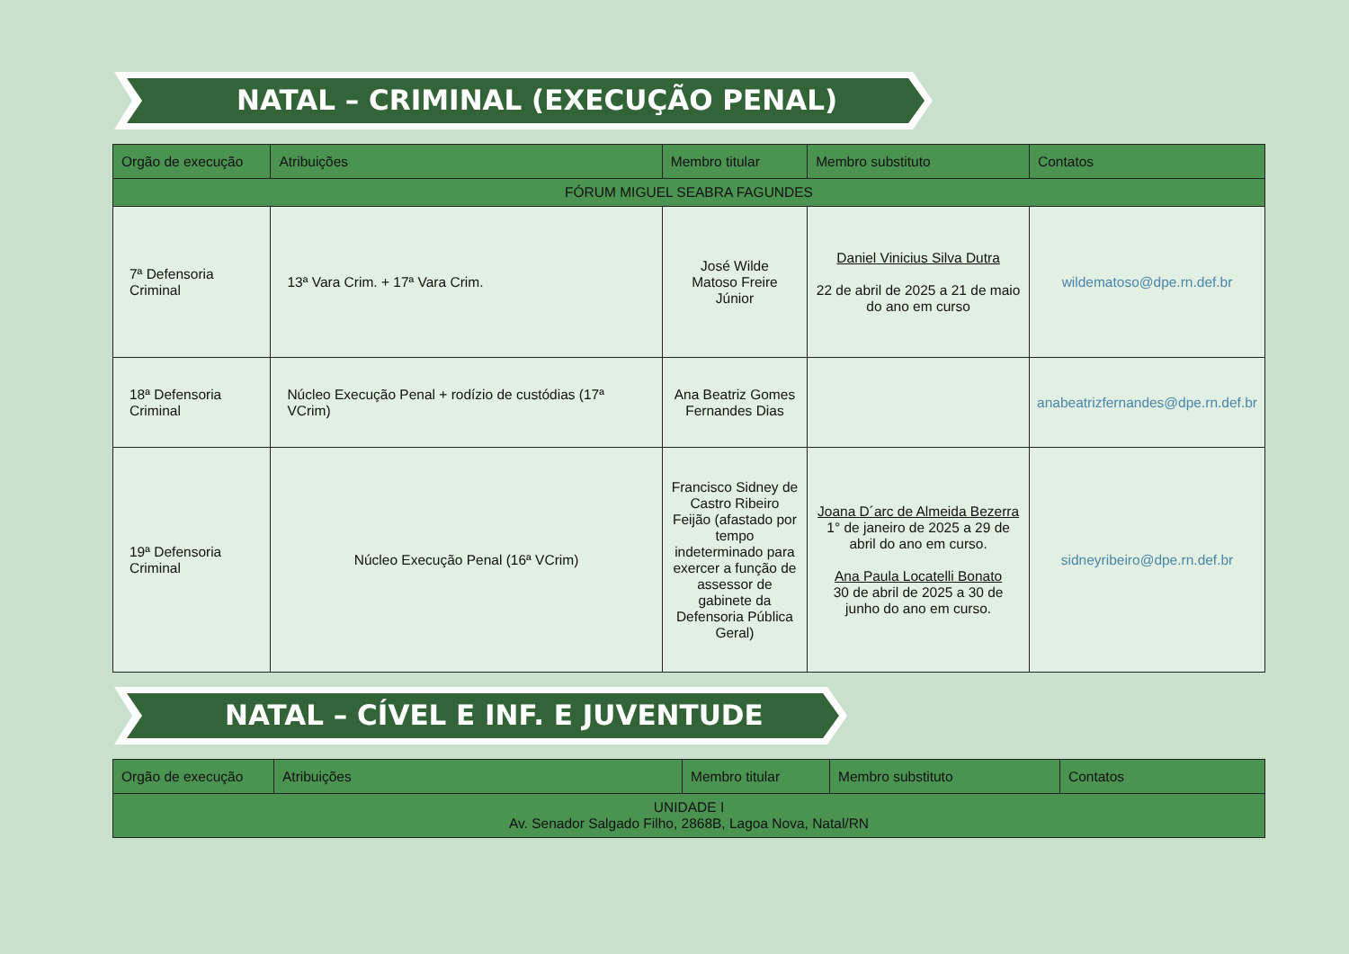NATAL – CRIMINAL (EXECUÇÃO PENAL)
| Orgão de execução | Atribuições | Membro titular | Membro substituto | Contatos |
| --- | --- | --- | --- | --- |
| FÓRUM MIGUEL SEABRA FAGUNDES | | | | |
| 7ª Defensoria Criminal | 13ª Vara Crim. + 17ª Vara Crim. | José Wilde Matoso Freire Júnior | Daniel Vinicius Silva Dutra 22 de abril de 2025 a 21 de maio do ano em curso | wildematoso@dpe.rn.def.br |
| 18ª Defensoria Criminal | Núcleo Execução Penal + rodízio de custódias (17ª VCrim) | Ana Beatriz Gomes Fernandes Dias | | anabeatrizfernandes@dpe.rn.def.br |
| 19ª Defensoria Criminal | Núcleo Execução Penal (16ª VCrim) | Francisco Sidney de Castro Ribeiro Feijão (afastado por tempo indeterminado para exercer a função de assessor de gabinete da Defensoria Pública Geral) | Joana D´arc de Almeida Bezerra 1° de janeiro de 2025 a 29 de abril do ano em curso. Ana Paula Locatelli Bonato 30 de abril de 2025 a 30 de junho do ano em curso. | sidneyribeiro@dpe.rn.def.br |
NATAL – CÍVEL E INF. E JUVENTUDE
| Orgão de execução | Atribuições | Membro titular | Membro substituto | Contatos |
| --- | --- | --- | --- | --- |
| UNIDADE I Av. Senador Salgado Filho, 2868B, Lagoa Nova, Natal/RN | | | | |